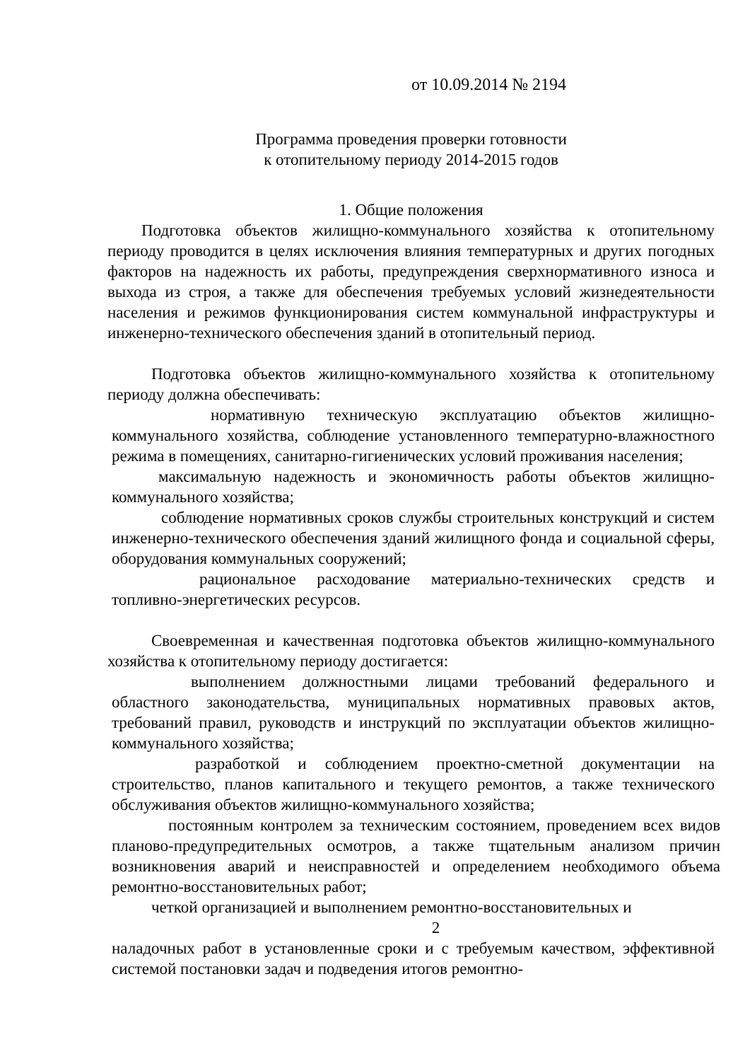от 10.09.2014 № 2194
Программа проведения проверки готовности
к отопительному периоду 2014-2015 годов
1. Общие положения
Подготовка объектов жилищно-коммунального хозяйства к отопительному периоду проводится в целях исключения влияния температурных и других погодных факторов на надежность их работы, предупреждения сверхнормативного износа и выхода из строя, а также для обеспечения требуемых условий жизнедеятельности населения и режимов функционирования систем коммунальной инфраструктуры и инженерно-технического обеспечения зданий в отопительный период.
Подготовка объектов жилищно-коммунального хозяйства к отопительному периоду должна обеспечивать:
нормативную техническую эксплуатацию объектов жилищно-коммунального хозяйства, соблюдение установленного температурно-влажностного режима в помещениях, санитарно-гигиенических условий проживания населения;
максимальную надежность и экономичность работы объектов жилищно-коммунального хозяйства;
соблюдение нормативных сроков службы строительных конструкций и систем инженерно-технического обеспечения зданий жилищного фонда и социальной сферы, оборудования коммунальных сооружений;
рациональное расходование материально-технических средств и топливно-энергетических ресурсов.
Своевременная и качественная подготовка объектов жилищно-коммунального хозяйства к отопительному периоду достигается:
выполнением должностными лицами требований федерального и областного законодательства, муниципальных нормативных правовых актов, требований правил, руководств и инструкций по эксплуатации объектов жилищно-коммунального хозяйства;
разработкой и соблюдением проектно-сметной документации на строительство, планов капитального и текущего ремонтов, а также технического обслуживания объектов жилищно-коммунального хозяйства;
постоянным контролем за техническим состоянием, проведением всех видов планово-предупредительных осмотров, а также тщательным анализом причин возникновения аварий и неисправностей и определением необходимого объема ремонтно-восстановительных работ;
четкой организацией и выполнением ремонтно-восстановительных и
2
наладочных работ в установленные сроки и с требуемым качеством, эффективной системой постановки задач и подведения итогов ремонтно-